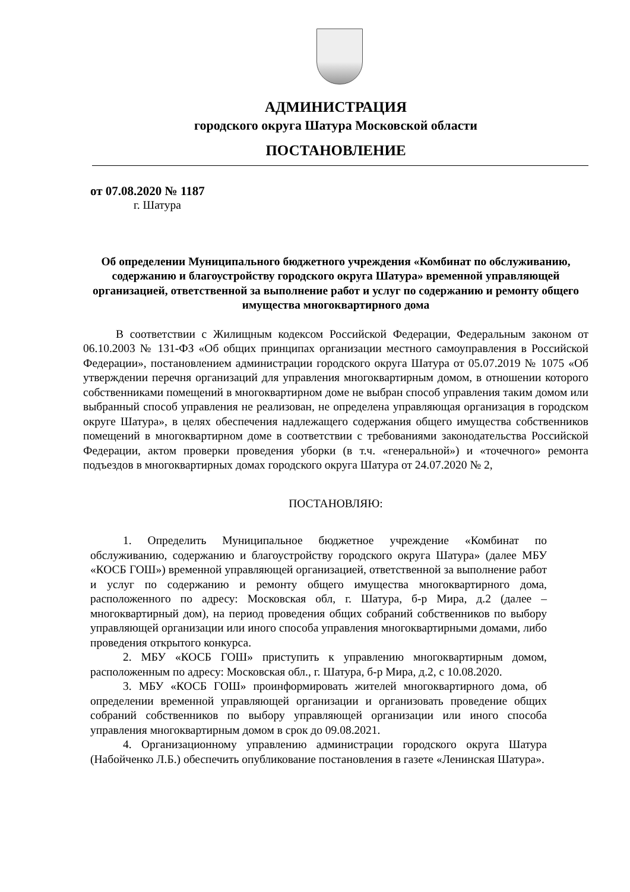АДМИНИСТРАЦИЯ
городского округа Шатура Московской области
ПОСТАНОВЛЕНИЕ
от 07.08.2020 № 1187
г. Шатура
Об определении Муниципального бюджетного учреждения «Комбинат по обслуживанию, содержанию и благоустройству городского округа Шатура» временной управляющей организацией, ответственной за выполнение работ и услуг по содержанию и ремонту общего имущества многоквартирного дома
В соответствии с Жилищным кодексом Российской Федерации, Федеральным законом от 06.10.2003 № 131-ФЗ «Об общих принципах организации местного самоуправления в Российской Федерации», постановлением администрации городского округа Шатура от 05.07.2019 № 1075 «Об утверждении перечня организаций для управления многоквартирным домом, в отношении которого собственниками помещений в многоквартирном доме не выбран способ управления таким домом или выбранный способ управления не реализован, не определена управляющая организация в городском округе Шатура», в целях обеспечения надлежащего содержания общего имущества собственников помещений в многоквартирном доме в соответствии с требованиями законодательства Российской Федерации, актом проверки проведения уборки (в т.ч. «генеральной») и «точечного» ремонта подъездов в многоквартирных домах городского округа Шатура от 24.07.2020 № 2,
ПОСТАНОВЛЯЮ:
1. Определить Муниципальное бюджетное учреждение «Комбинат по обслуживанию, содержанию и благоустройству городского округа Шатура» (далее МБУ «КОСБ ГОШ») временной управляющей организацией, ответственной за выполнение работ и услуг по содержанию и ремонту общего имущества многоквартирного дома, расположенного по адресу: Московская обл, г. Шатура, б-р Мира, д.2 (далее – многоквартирный дом), на период проведения общих собраний собственников по выбору управляющей организации или иного способа управления многоквартирными домами, либо проведения открытого конкурса.
2. МБУ «КОСБ ГОШ» приступить к управлению многоквартирным домом, расположенным по адресу: Московская обл., г. Шатура, б-р Мира, д.2, с 10.08.2020.
3. МБУ «КОСБ ГОШ» проинформировать жителей многоквартирного дома, об определении временной управляющей организации и организовать проведение общих собраний собственников по выбору управляющей организации или иного способа управления многоквартирным домом в срок до 09.08.2021.
4. Организационному управлению администрации городского округа Шатура (Набойченко Л.Б.) обеспечить опубликование постановления в газете «Ленинская Шатура».